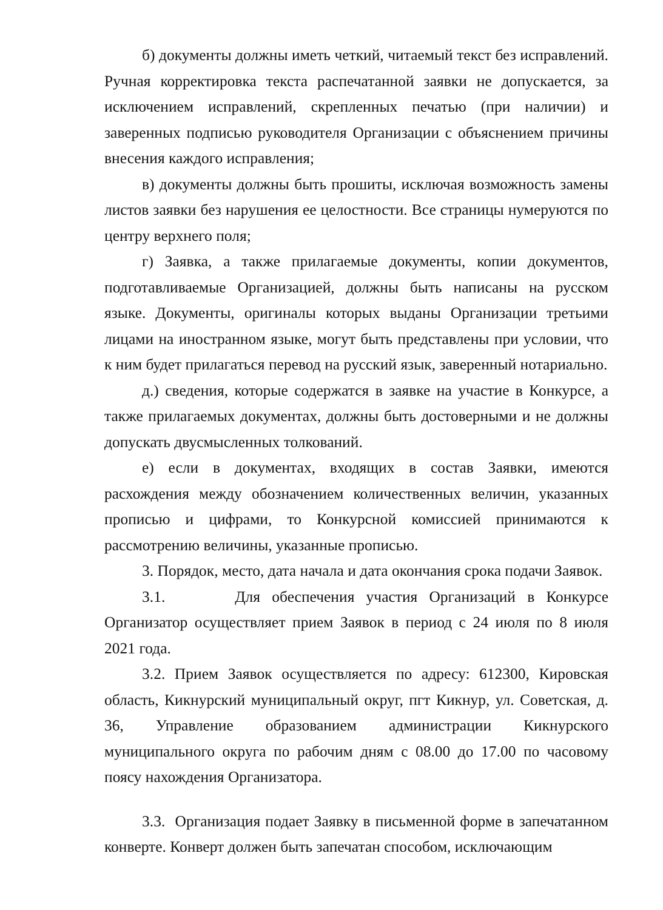б) документы должны иметь четкий, читаемый текст без исправлений. Ручная корректировка текста распечатанной заявки не допускается, за исключением исправлений, скрепленных печатью (при наличии) и заверенных подписью руководителя Организации с объяснением причины внесения каждого исправления;
в) документы должны быть прошиты, исключая возможность замены листов заявки без нарушения ее целостности. Все страницы нумеруются по центру верхнего поля;
г) Заявка, а также прилагаемые документы, копии документов, подготавливаемые Организацией, должны быть написаны на русском языке. Документы, оригиналы которых выданы Организации третьими лицами на иностранном языке, могут быть представлены при условии, что к ним будет прилагаться перевод на русский язык, заверенный нотариально.
д.) сведения, которые содержатся в заявке на участие в Конкурсе, а также прилагаемых документах, должны быть достоверными и не должны допускать двусмысленных толкований.
е) если в документах, входящих в состав Заявки, имеются расхождения между обозначением количественных величин, указанных прописью и цифрами, то Конкурсной комиссией принимаются к рассмотрению величины, указанные прописью.
3. Порядок, место, дата начала и дата окончания срока подачи Заявок.
3.1. Для обеспечения участия Организаций в Конкурсе Организатор осуществляет прием Заявок в период с 24 июля по 8 июля 2021 года.
3.2. Прием Заявок осуществляется по адресу: 612300, Кировская область, Кикнурский муниципальный округ, пгт Кикнур, ул. Советская, д. 36, Управление образованием администрации Кикнурского муниципального округа по рабочим дням с 08.00 до 17.00 по часовому поясу нахождения Организатора.
3.3. Организация подает Заявку в письменной форме в запечатанном конверте. Конверт должен быть запечатан способом, исключающим